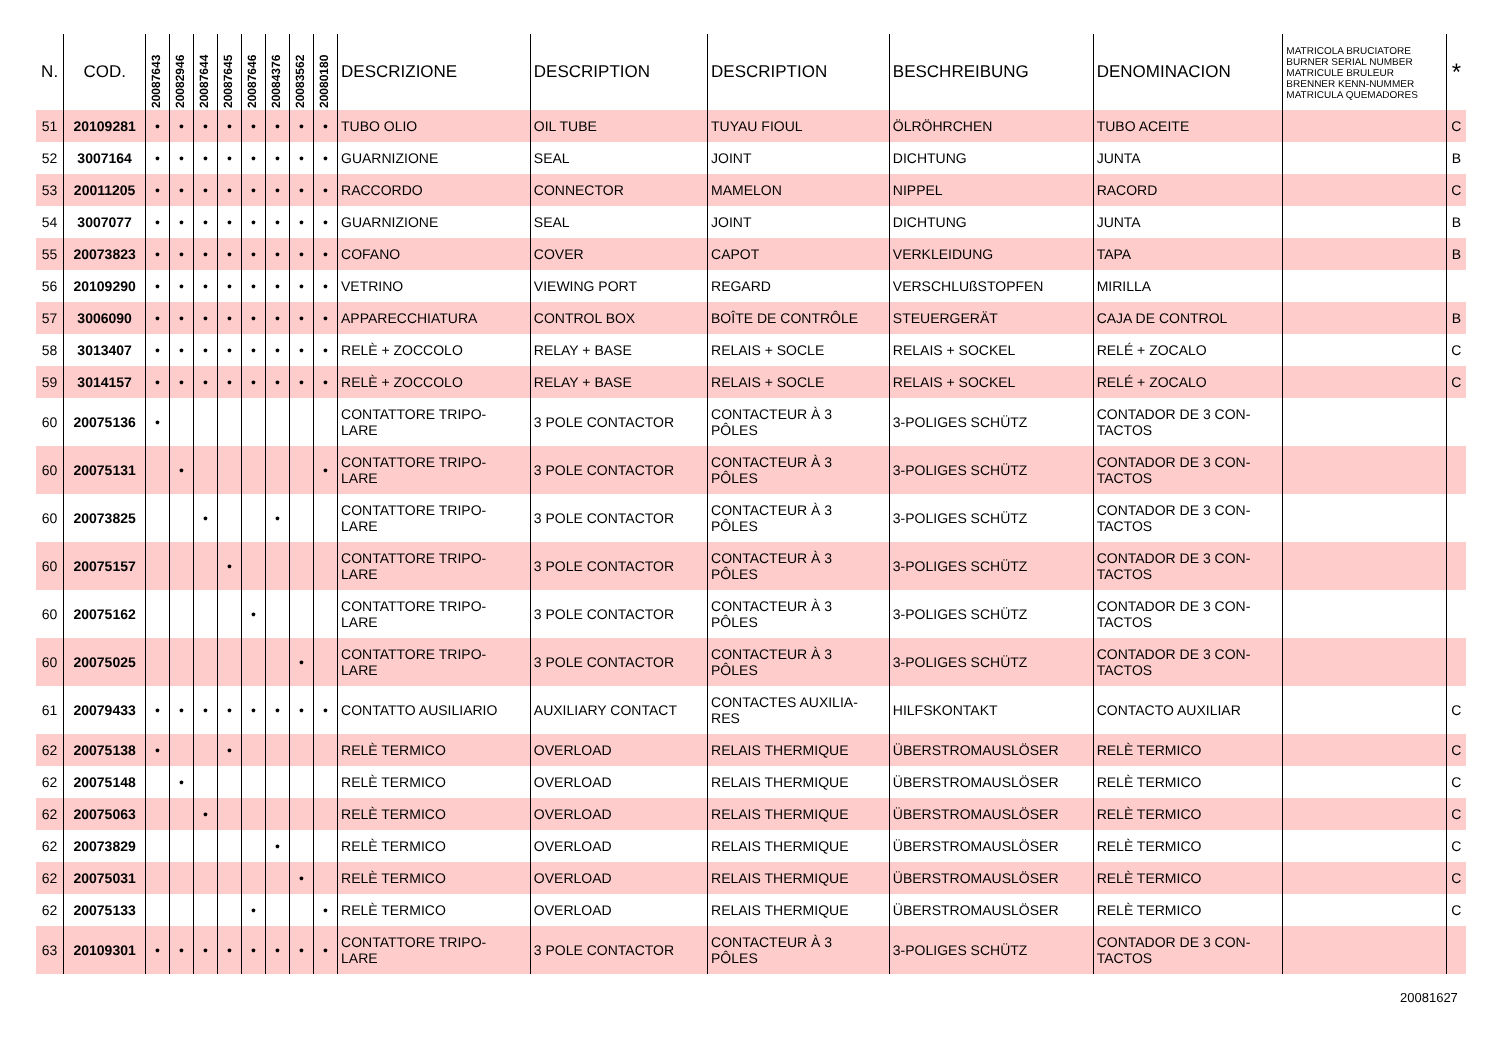| N. | COD. | 20087643 | 20082946 | 20087644 | 20087645 | 20087646 | 20084376 | 20083562 | 20080180 | DESCRIZIONE | DESCRIPTION | DESCRIPTION | BESCHREIBUNG | DENOMINACION | MATRICOLA BRUCIATORE BURNER SERIAL NUMBER MATRICULE BRULEUR BRENNER KENN-NUMMER MATRICULA QUEMADORES | * |
| --- | --- | --- | --- | --- | --- | --- | --- | --- | --- | --- | --- | --- | --- | --- | --- | --- |
| 51 | 20109281 | • | • | • | • | • | • | • | • | TUBO OLIO | OIL TUBE | TUYAU FIOUL | ÖLRÖHRCHEN | TUBO ACEITE | | C |
| 52 | 3007164 | • | • | • | • | • | • | • | • | GUARNIZIONE | SEAL | JOINT | DICHTUNG | JUNTA | | B |
| 53 | 20011205 | • | • | • | • | • | • | • | • | RACCORDO | CONNECTOR | MAMELON | NIPPEL | RACORD | | C |
| 54 | 3007077 | • | • | • | • | • | • | • | • | GUARNIZIONE | SEAL | JOINT | DICHTUNG | JUNTA | | B |
| 55 | 20073823 | • | • | • | • | • | • | • | • | COFANO | COVER | CAPOT | VERKLEIDUNG | TAPA | | B |
| 56 | 20109290 | • | • | • | • | • | • | • | • | VETRINO | VIEWING PORT | REGARD | VERSCHLUßSTOPFEN | MIRILLA | | |
| 57 | 3006090 | • | • | • | • | • | • | • | • | APPARECCHIATURA | CONTROL BOX | BOÎTE DE CONTRÔLE | STEUERGERÄT | CAJA DE CONTROL | | B |
| 58 | 3013407 | • | • | • | • | • | • | • | • | RELÈ + ZOCCOLO | RELAY + BASE | RELAIS + SOCLE | RELAIS + SOCKEL | RELÉ + ZOCALO | | C |
| 59 | 3014157 | • | • | • | • | • | • | • | • | RELÈ + ZOCCOLO | RELAY + BASE | RELAIS + SOCLE | RELAIS + SOCKEL | RELÉ + ZOCALO | | C |
| 60 | 20075136 | • | | | | | | | | CONTATTORE TRIPO- LARE | 3 POLE CONTACTOR | CONTACTEUR À 3 PÔLES | 3-POLIGES SCHÜTZ | CONTADOR DE 3 CON- TACTOS | | |
| 60 | 20075131 | | • | | | | | | • | CONTATTORE TRIPO- LARE | 3 POLE CONTACTOR | CONTACTEUR À 3 PÔLES | 3-POLIGES SCHÜTZ | CONTADOR DE 3 CON- TACTOS | | |
| 60 | 20073825 | | | • | | | • | | | CONTATTORE TRIPO- LARE | 3 POLE CONTACTOR | CONTACTEUR À 3 PÔLES | 3-POLIGES SCHÜTZ | CONTADOR DE 3 CON- TACTOS | | |
| 60 | 20075157 | | | | • | | | | | CONTATTORE TRIPO- LARE | 3 POLE CONTACTOR | CONTACTEUR À 3 PÔLES | 3-POLIGES SCHÜTZ | CONTADOR DE 3 CON- TACTOS | | |
| 60 | 20075162 | | | | | • | | | | CONTATTORE TRIPO- LARE | 3 POLE CONTACTOR | CONTACTEUR À 3 PÔLES | 3-POLIGES SCHÜTZ | CONTADOR DE 3 CON- TACTOS | | |
| 60 | 20075025 | | | | | | | • | | CONTATTORE TRIPO- LARE | 3 POLE CONTACTOR | CONTACTEUR À 3 PÔLES | 3-POLIGES SCHÜTZ | CONTADOR DE 3 CON- TACTOS | | |
| 61 | 20079433 | • | • | • | • | • | • | • | • | CONTATTO AUSILIARIO | AUXILIARY CONTACT | CONTACTES AUXILIA- RES | HILFSKONTAKT | CONTACTO AUXILIAR | | C |
| 62 | 20075138 | • | | | • | | | | | RELÈ TERMICO | OVERLOAD | RELAIS THERMIQUE | ÜBERSTROMAUSLÖSER | RELÈ TERMICO | | C |
| 62 | 20075148 | | • | | | | | | | RELÈ TERMICO | OVERLOAD | RELAIS THERMIQUE | ÜBERSTROMAUSLÖSER | RELÈ TERMICO | | C |
| 62 | 20075063 | | | • | | | | | | RELÈ TERMICO | OVERLOAD | RELAIS THERMIQUE | ÜBERSTROMAUSLÖSER | RELÈ TERMICO | | C |
| 62 | 20073829 | | | | | | • | | | RELÈ TERMICO | OVERLOAD | RELAIS THERMIQUE | ÜBERSTROMAUSLÖSER | RELÈ TERMICO | | C |
| 62 | 20075031 | | | | | | | • | | RELÈ TERMICO | OVERLOAD | RELAIS THERMIQUE | ÜBERSTROMAUSLÖSER | RELÈ TERMICO | | C |
| 62 | 20075133 | | | | | • | | | • | RELÈ TERMICO | OVERLOAD | RELAIS THERMIQUE | ÜBERSTROMAUSLÖSER | RELÈ TERMICO | | C |
| 63 | 20109301 | • | • | • | • | • | • | • | • | CONTATTORE TRIPO- LARE | 3 POLE CONTACTOR | CONTACTEUR À 3 PÔLES | 3-POLIGES SCHÜTZ | CONTADOR DE 3 CON- TACTOS | | |
20081627